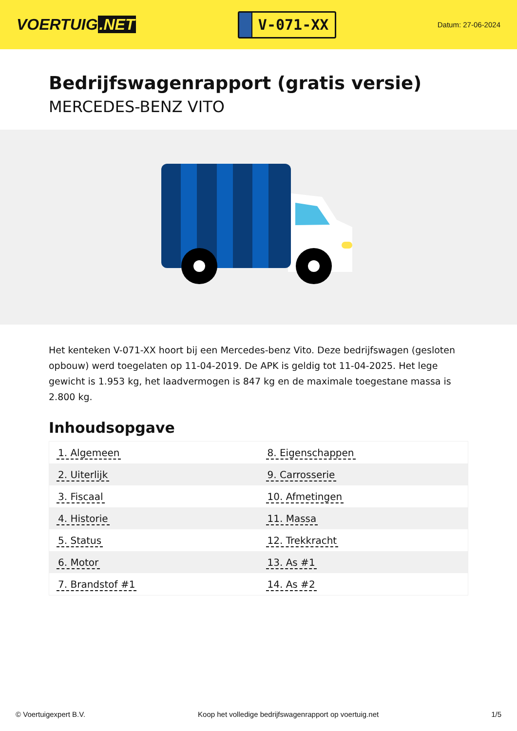VOERTUIG.NET
V-071-XX
Datum: 27-06-2024
Bedrijfswagenrapport (gratis versie)
MERCEDES-BENZ VITO
Het kenteken V-071-XX hoort bij een Mercedes-benz Vito. Deze bedrijfswagen (gesloten opbouw) werd toegelaten op 11-04-2019. De APK is geldig tot 11-04-2025. Het lege gewicht is 1.953 kg, het laadvermogen is 847 kg en de maximale toegestane massa is 2.800 kg.
Inhoudsopgave
| 1. Algemeen | 8. Eigenschappen |
| 2. Uiterlijk | 9. Carrosserie |
| 3. Fiscaal | 10. Afmetingen |
| 4. Historie | 11. Massa |
| 5. Status | 12. Trekkracht |
| 6. Motor | 13. As #1 |
| 7. Brandstof #1 | 14. As #2 |
© Voertuigexpert B.V. Koop het volledige bedrijfswagenrapport op voertuig.net 1/5